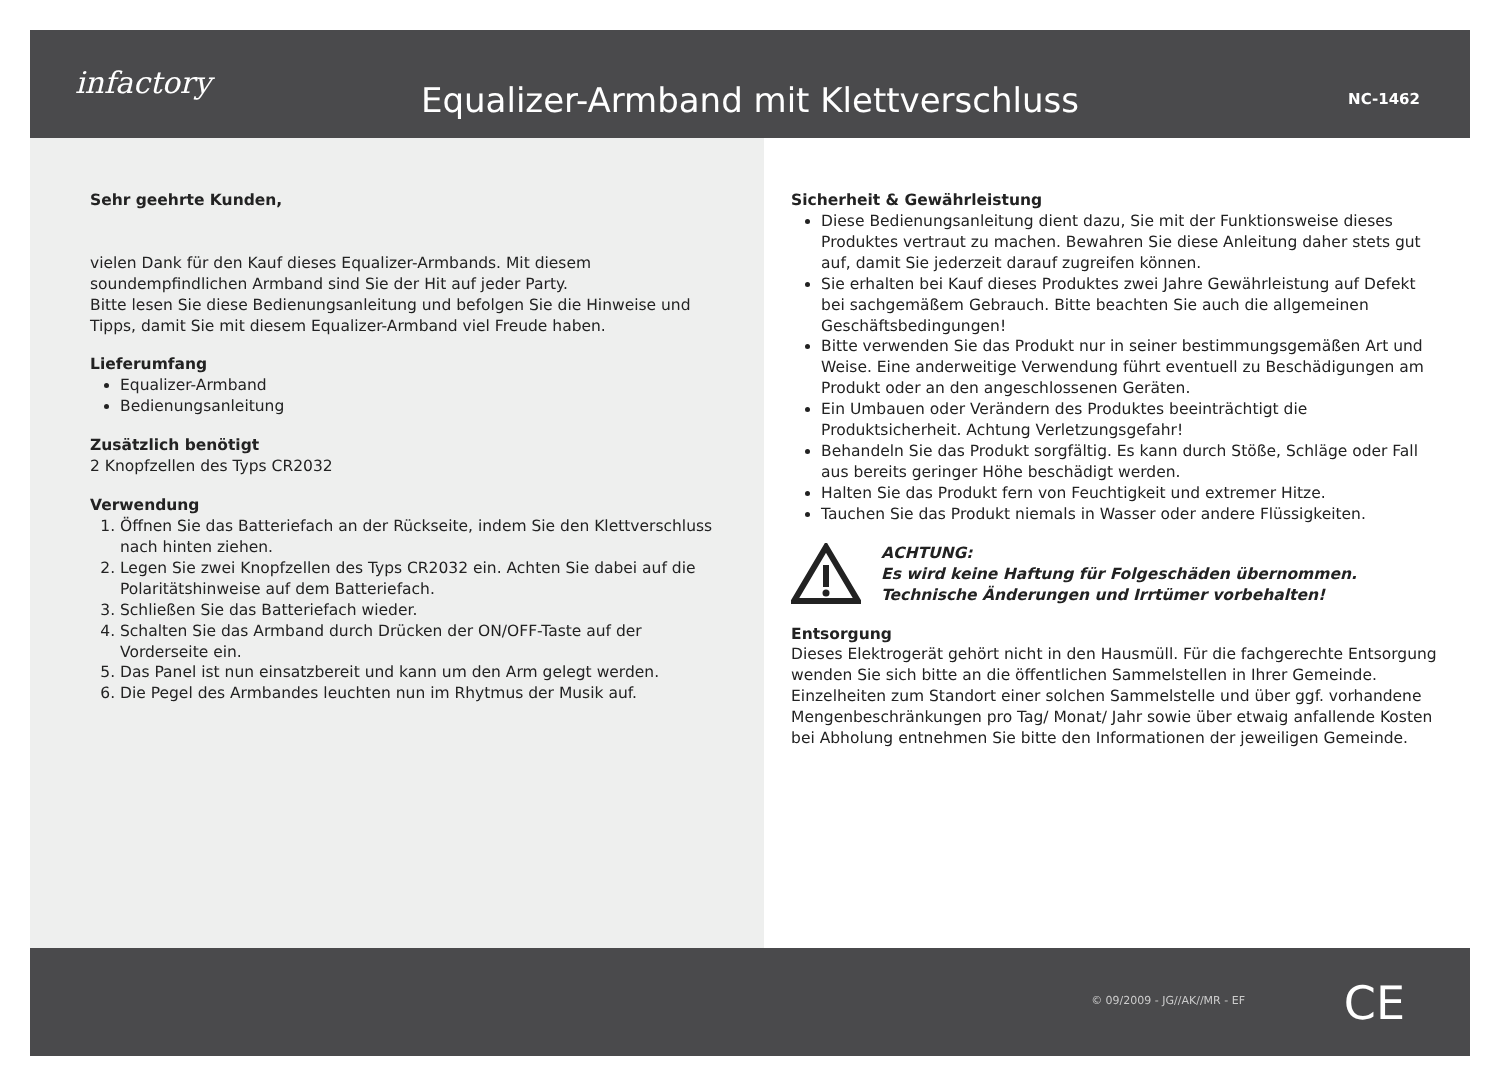infactory
Equalizer-Armband mit Klettverschluss
NC-1462
Sehr geehrte Kunden,
vielen Dank für den Kauf dieses Equalizer-Armbands. Mit diesem soundempfindlichen Armband sind Sie der Hit auf jeder Party.
Bitte lesen Sie diese Bedienungsanleitung und befolgen Sie die Hinweise und Tipps, damit Sie mit diesem Equalizer-Armband viel Freude haben.
Lieferumfang
Equalizer-Armband
Bedienungsanleitung
Zusätzlich benötigt
2 Knopfzellen des Typs CR2032
Verwendung
1. Öffnen Sie das Batteriefach an der Rückseite, indem Sie den Klettverschluss nach hinten ziehen.
2. Legen Sie zwei Knopfzellen des Typs CR2032 ein. Achten Sie dabei auf die Polaritätshinweise auf dem Batteriefach.
3. Schließen Sie das Batteriefach wieder.
4. Schalten Sie das Armband durch Drücken der ON/OFF-Taste auf der Vorderseite ein.
5. Das Panel ist nun einsatzbereit und kann um den Arm gelegt werden.
6. Die Pegel des Armbandes leuchten nun im Rhytmus der Musik auf.
Sicherheit & Gewährleistung
Diese Bedienungsanleitung dient dazu, Sie mit der Funktionsweise dieses Produktes vertraut zu machen. Bewahren Sie diese Anleitung daher stets gut auf, damit Sie jederzeit darauf zugreifen können.
Sie erhalten bei Kauf dieses Produktes zwei Jahre Gewährleistung auf Defekt bei sachgemäßem Gebrauch. Bitte beachten Sie auch die allgemeinen Geschäftsbedingungen!
Bitte verwenden Sie das Produkt nur in seiner bestimmungsgemäßen Art und Weise. Eine anderweitige Verwendung führt eventuell zu Beschädigungen am Produkt oder an den angeschlossenen Geräten.
Ein Umbauen oder Verändern des Produktes beeinträchtigt die Produktsicherheit. Achtung Verletzungsgefahr!
Behandeln Sie das Produkt sorgfältig. Es kann durch Stöße, Schläge oder Fall aus bereits geringer Höhe beschädigt werden.
Halten Sie das Produkt fern von Feuchtigkeit und extremer Hitze.
Tauchen Sie das Produkt niemals in Wasser oder andere Flüssigkeiten.
ACHTUNG:
Es wird keine Haftung für Folgeschäden übernommen.
Technische Änderungen und Irrtümer vorbehalten!
Entsorgung
Dieses Elektrogerät gehört nicht in den Hausmüll. Für die fachgerechte Entsorgung wenden Sie sich bitte an die öffentlichen Sammelstellen in Ihrer Gemeinde.
Einzelheiten zum Standort einer solchen Sammelstelle und über ggf. vorhandene Mengenbeschränkungen pro Tag/ Monat/ Jahr sowie über etwaig anfallende Kosten bei Abholung entnehmen Sie bitte den Informationen der jeweiligen Gemeinde.
© 09/2009 - JG//AK//MR - EF CE